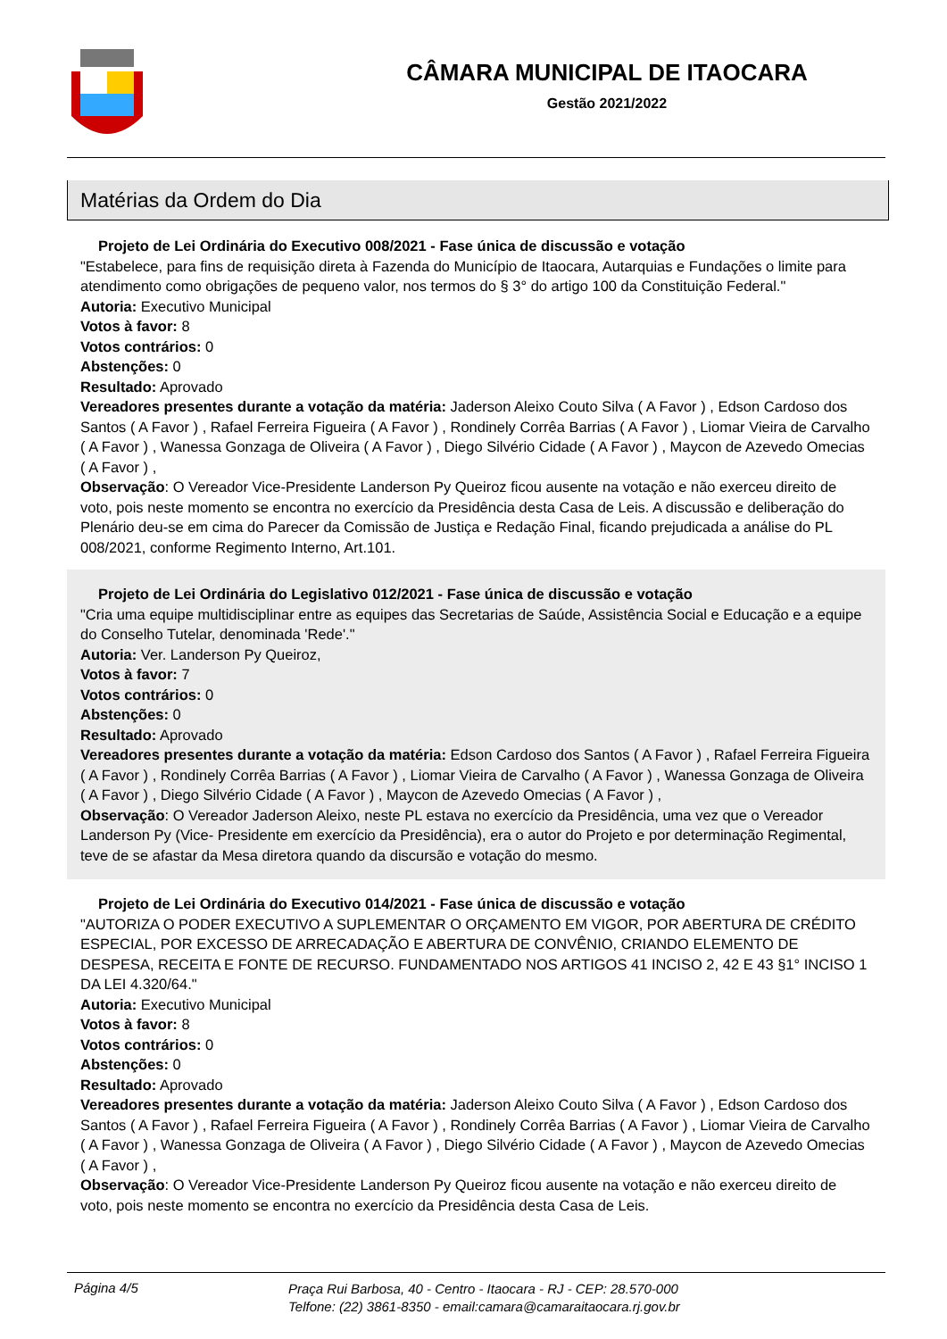CÂMARA MUNICIPAL DE ITAOCARA
Gestão 2021/2022
Matérias da Ordem do Dia
Projeto de Lei Ordinária do Executivo 008/2021 - Fase única de discussão e votação
"Estabelece, para fins de requisição direta à Fazenda do Município de Itaocara, Autarquias e Fundações o limite para atendimento como obrigações de pequeno valor, nos termos do § 3° do artigo 100 da Constituição Federal."
Autoria: Executivo Municipal
Votos à favor: 8
Votos contrários: 0
Abstenções: 0
Resultado: Aprovado
Vereadores presentes durante a votação da matéria: Jaderson Aleixo Couto Silva ( A Favor ) , Edson Cardoso dos Santos ( A Favor ) , Rafael Ferreira Figueira ( A Favor ) , Rondinely Corrêa Barrias ( A Favor ) , Liomar Vieira de Carvalho ( A Favor ) , Wanessa Gonzaga de Oliveira ( A Favor ) , Diego Silvério Cidade ( A Favor ) , Maycon de Azevedo Omecias ( A Favor ) ,
Observação: O Vereador Vice-Presidente Landerson Py Queiroz ficou ausente na votação e não exerceu direito de voto, pois neste momento se encontra no exercício da Presidência desta Casa de Leis. A discussão e deliberação do Plenário deu-se em cima do Parecer da Comissão de Justiça e Redação Final, ficando prejudicada a análise do PL 008/2021, conforme Regimento Interno, Art.101.
Projeto de Lei Ordinária do Legislativo 012/2021 - Fase única de discussão e votação
"Cria uma equipe multidisciplinar entre as equipes das Secretarias de Saúde, Assistência Social e Educação e a equipe do Conselho Tutelar, denominada 'Rede'."
Autoria: Ver. Landerson Py Queiroz,
Votos à favor: 7
Votos contrários: 0
Abstenções: 0
Resultado: Aprovado
Vereadores presentes durante a votação da matéria: Edson Cardoso dos Santos ( A Favor ) , Rafael Ferreira Figueira ( A Favor ) , Rondinely Corrêa Barrias ( A Favor ) , Liomar Vieira de Carvalho ( A Favor ) , Wanessa Gonzaga de Oliveira ( A Favor ) , Diego Silvério Cidade ( A Favor ) , Maycon de Azevedo Omecias ( A Favor ) ,
Observação: O Vereador Jaderson Aleixo, neste PL estava no exercício da Presidência, uma vez que o Vereador Landerson Py (Vice- Presidente em exercício da Presidência), era o autor do Projeto e por determinação Regimental, teve de se afastar da Mesa diretora quando da discursão e votação do mesmo.
Projeto de Lei Ordinária do Executivo 014/2021 - Fase única de discussão e votação
"AUTORIZA O PODER EXECUTIVO A SUPLEMENTAR O ORÇAMENTO EM VIGOR, POR ABERTURA DE CRÉDITO ESPECIAL, POR EXCESSO DE ARRECADAÇÃO E ABERTURA DE CONVÊNIO, CRIANDO ELEMENTO DE DESPESA, RECEITA E FONTE DE RECURSO. FUNDAMENTADO NOS ARTIGOS 41 INCISO 2, 42 E 43 §1° INCISO 1 DA LEI 4.320/64."
Autoria: Executivo Municipal
Votos à favor: 8
Votos contrários: 0
Abstenções: 0
Resultado: Aprovado
Vereadores presentes durante a votação da matéria: Jaderson Aleixo Couto Silva ( A Favor ) , Edson Cardoso dos Santos ( A Favor ) , Rafael Ferreira Figueira ( A Favor ) , Rondinely Corrêa Barrias ( A Favor ) , Liomar Vieira de Carvalho ( A Favor ) , Wanessa Gonzaga de Oliveira ( A Favor ) , Diego Silvério Cidade ( A Favor ) , Maycon de Azevedo Omecias ( A Favor ) ,
Observação: O Vereador Vice-Presidente Landerson Py Queiroz ficou ausente na votação e não exerceu direito de voto, pois neste momento se encontra no exercício da Presidência desta Casa de Leis.
Página 4/5
Praça Rui Barbosa, 40 - Centro - Itaocara - RJ - CEP: 28.570-000
Telfone: (22) 3861-8350 - email:camara@camaraitaocara.rj.gov.br